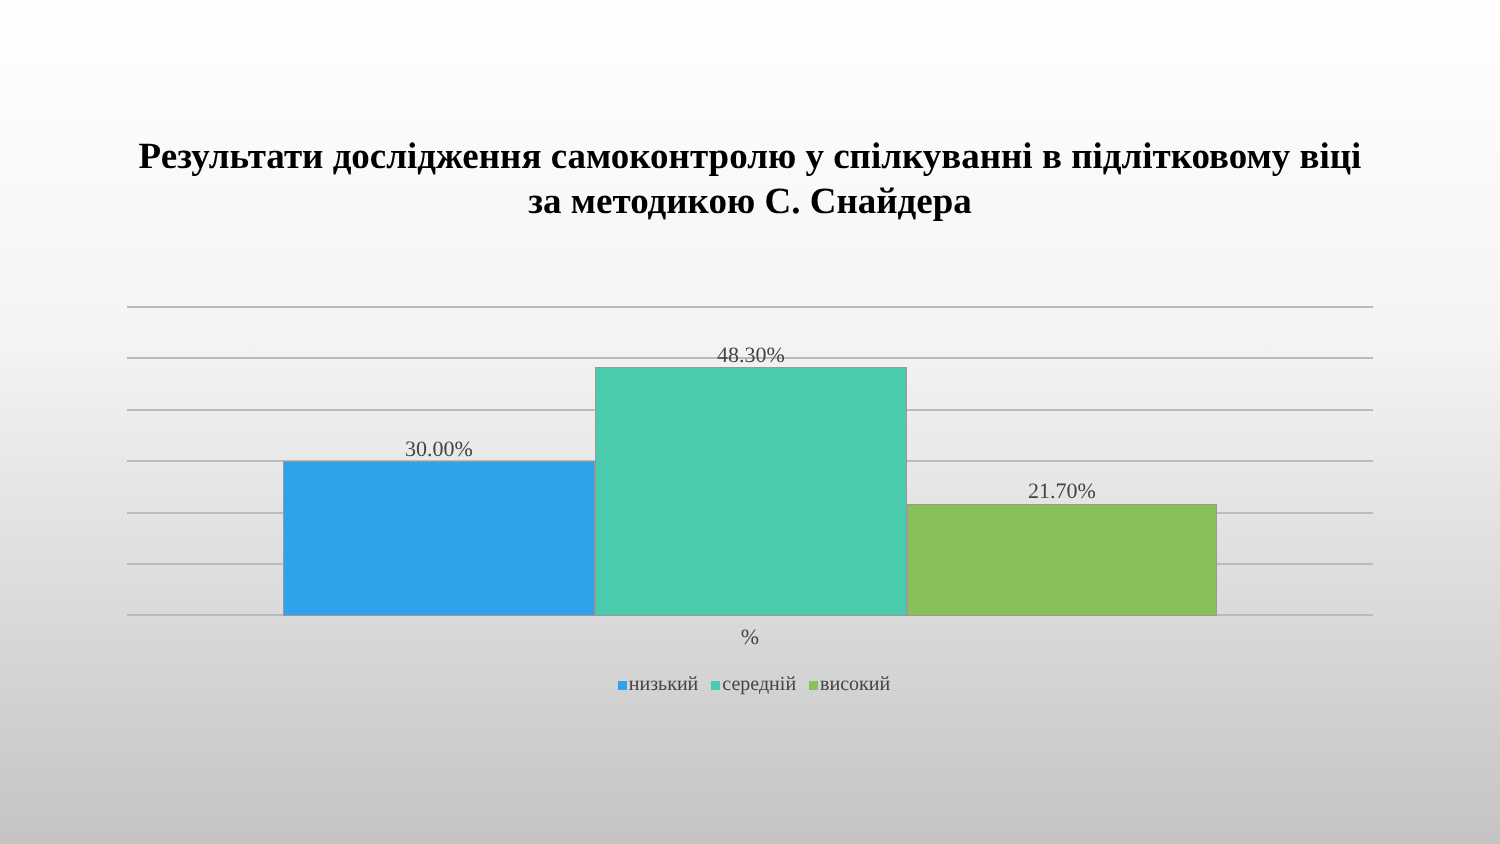Результати дослідження самоконтролю у спілкуванні в підлітковому віці
за методикою С. Снайдера
30.00%
48.30%
21.70%
%
низький середній високий